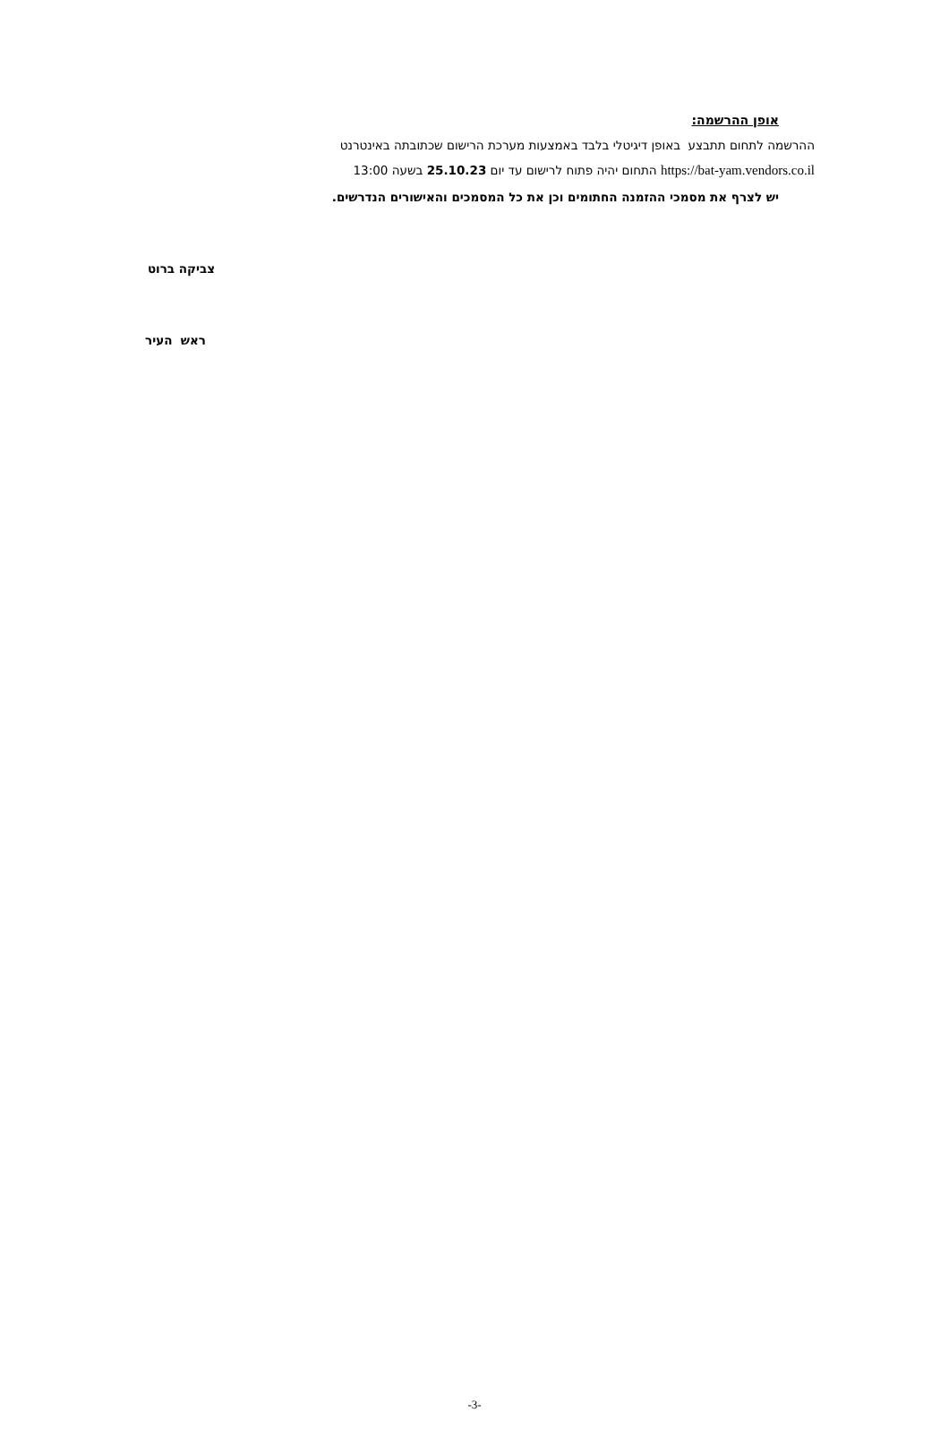אופן ההרשמה:
ההרשמה לתחום תתבצע באופן דיגיטלי בלבד באמצעות מערכת הרישום שכתובתה באינטרנט
https://bat-yam.vendors.co.il התחום יהיה פתוח לרישום עד יום 25.10.23 בשעה 13:00
יש לצרף את מסמכי ההזמנה החתומים וכן את כל המסמכים והאישורים הנדרשים.
צביקה ברוט
ראש העיר
-3-